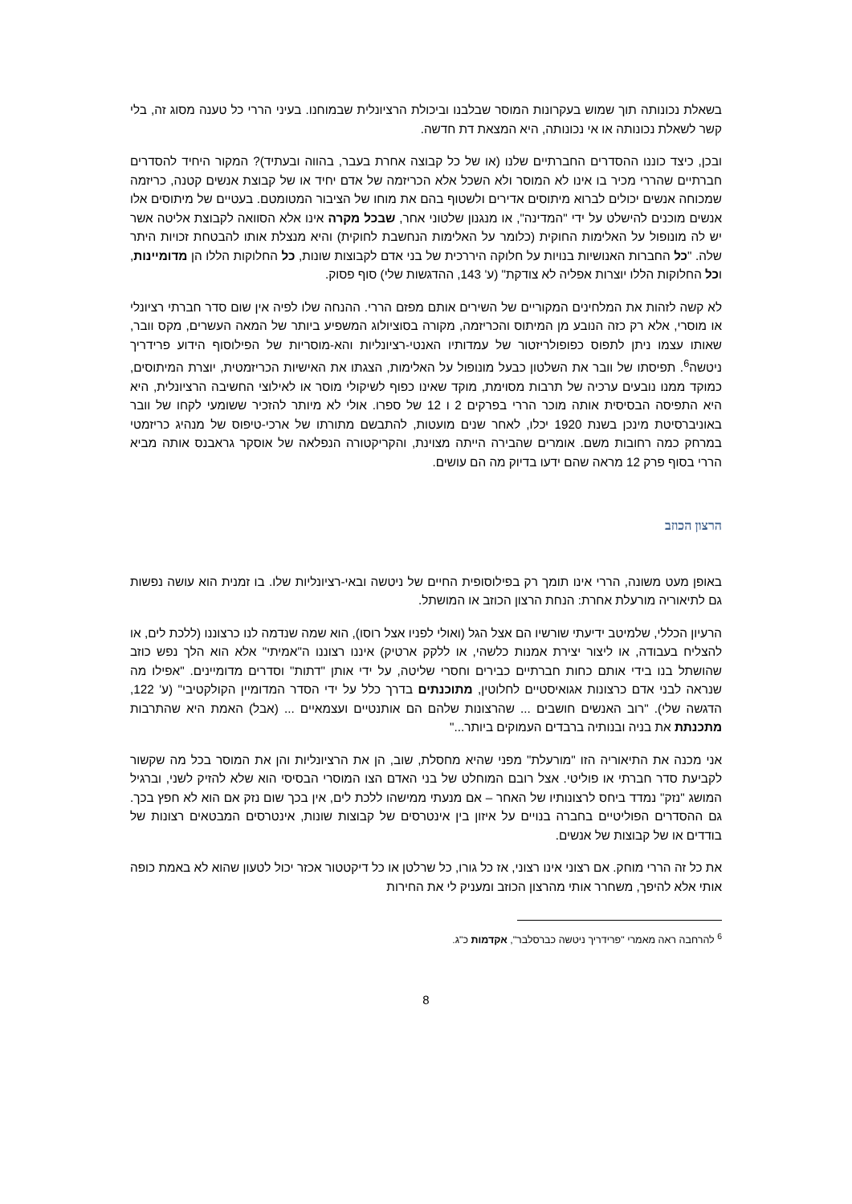בשאלת נכונותה תוך שמוש בעקרונות המוסר שבלבנו וביכולת הרציונלית שבמוחנו. בעיני הררי כל טענה מסוג זה, בלי קשר לשאלת נכונותה או אי נכונותה, היא המצאת דת חדשה.
ובכן, כיצד כוננו ההסדרים החברתיים שלנו (או של כל קבוצה אחרת בעבר, בהווה ובעתיד)? המקור היחיד להסדרים חברתיים שהררי מכיר בו אינו לא המוסר ולא השכל אלא הכריזמה של אדם יחיד או של קבוצת אנשים קטנה, כריזמה שמכוחה אנשים יכולים לברוא מיתוסים אדירים ולשטוף בהם את מוחו של הציבור המטומטם. בעטיים של מיתוסים אלו אנשים מוכנים להישלט על ידי "המדינה", או מנגנון שלטוני אחר, שבכל מקרה אינו אלא הסוואה לקבוצת אליטה אשר יש לה מונופול על האלימות החוקית (כלומר על האלימות הנחשבת לחוקית) והיא מנצלת אותו להבטחת זכויות היתר שלה. "כל החברות האנושיות בנויות על חלוקה היררכית של בני אדם לקבוצות שונות, כל החלוקות הללו הן מדומיינות, וכל החלוקות הללו יוצרות אפליה לא צודקת" (ע' 143, ההדגשות שלי) סוף פסוק.
לא קשה לזהות את המלחינים המקוריים של השירים אותם מפזם הררי. ההנחה שלו לפיה אין שום סדר חברתי רציונלי או מוסרי, אלא רק כזה הנובע מן המיתוס והכריזמה, מקורה בסוציולוג המשפיע ביותר של המאה העשרים, מקס וובר, שאותו עצמו ניתן לתפוס כפופולריזטור של עמדותיו האנטי-רציונליות והא-מוסריות של הפילוסוף הידוע פרידריך ניטשה<sup>6</sup>. תפיסתו של וובר את השלטון כבעל מונופול על האלימות, הצגתו את האישיות הכריזמטית, יוצרת המיתוסים, כמוקד ממנו נובעים ערכיה של תרבות מסוימת, מוקד שאינו כפוף לשיקולי מוסר או לאילוצי החשיבה הרציונלית, היא היא התפיסה הבסיסית אותה מוכר הררי בפרקים 2 ו 12 של ספרו. אולי לא מיותר להזכיר ששומעי לקחו של וובר באוניברסיטת מינכן בשנת 1920 יכלו, לאחר שנים מועטות, להתבשם מתורתו של ארכי-טיפוס של מנהיג כריזמטי במרחק כמה רחובות משם. אומרים שהבירה הייתה מצוינת, והקריקטורה הנפלאה של אוסקר גראבנס אותה מביא הררי בסוף פרק 12 מראה שהם ידעו בדיוק מה הם עושים.
הרצון הכוזב
באופן מעט משונה, הררי אינו תומך רק בפילוסופית החיים של ניטשה ובאי-רציונליות שלו. בו זמנית הוא עושה נפשות גם לתיאוריה מורעלת אחרת: הנחת הרצון הכוזב או המושתל.
הרעיון הכללי, שלמיטב ידיעתי שורשיו הם אצל הגל (ואולי לפניו אצל רוסו), הוא שמה שנדמה לנו כרצוננו (ללכת לים, או להצליח בעבודה, או ליצור יצירת אמנות כלשהי, או ללקק ארטיק) איננו רצוננו ה"אמיתי" אלא הוא הלך נפש כוזב שהושתל בנו בידי אותם כחות חברתיים כבירים וחסרי שליטה, על ידי אותן "דתות" וסדרים מדומיינים. "אפילו מה שנראה לבני אדם כרצונות אגואיסטיים לחלוטין, מתוכנתים בדרך כלל על ידי הסדר המדומיין הקולקטיבי" (ע' 122, הדגשה שלי). "רוב האנשים חושבים ... שהרצונות שלהם הם אותנטיים ועצמאיים ... (אבל) האמת היא שהתרבות מתכנתת את בניה ובנותיה ברבדים העמוקים ביותר..."
אני מכנה את התיאוריה הזו "מורעלת" מפני שהיא מחסלת, שוב, הן את הרציונליות והן את המוסר בכל מה שקשור לקביעת סדר חברתי או פוליטי. אצל רובם המוחלט של בני האדם הצו המוסרי הבסיסי הוא שלא להזיק לשני, וברגיל המושג "נזק" נמדד ביחס לרצונותיו של האחר – אם מנעתי ממישהו ללכת לים, אין בכך שום נזק אם הוא לא חפץ בכך. גם ההסדרים הפוליטיים בחברה בנויים על איזון בין אינטרסים של קבוצות שונות, אינטרסים המבטאים רצונות של בודדים או של קבוצות של אנשים.
את כל זה הררי מוחק. אם רצוני אינו רצוני, אז כל גורו, כל שרלטן או כל דיקטטור אכזר יכול לטעון שהוא לא באמת כופה אותי אלא להיפך, משחרר אותי מהרצון הכוזב ומעניק לי את החירות
<sup>6</sup> להרחבה ראה מאמרי "פרידריך ניטשה כברסלבר", אקדמות כ"ג.
8